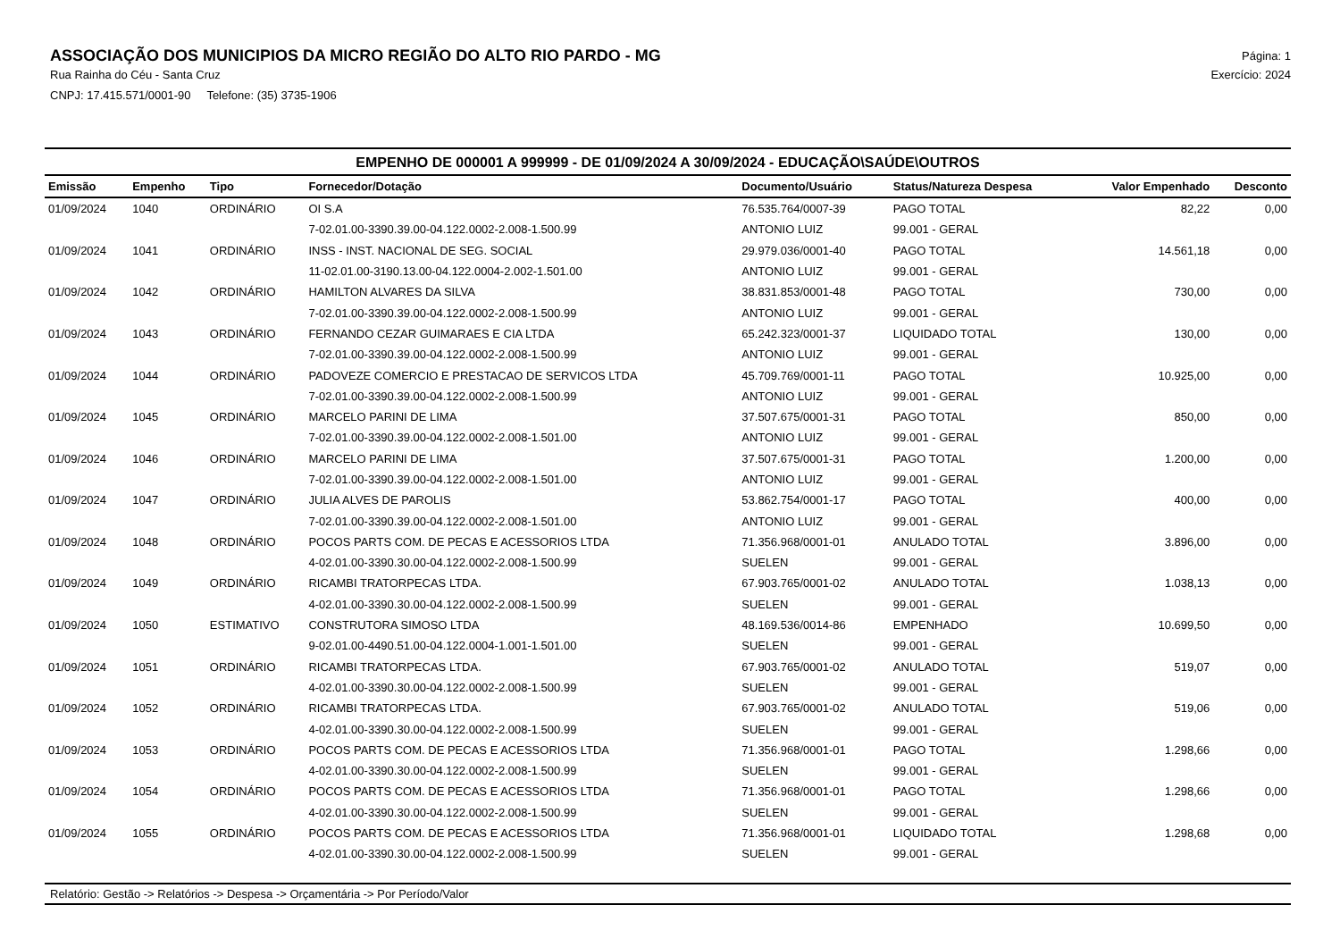ASSOCIAÇÃO DOS MUNICIPIOS DA MICRO REGIÃO DO ALTO RIO PARDO - MG
Rua Rainha do Céu - Santa Cruz
CNPJ: 17.415.571/0001-90 Telefone: (35) 3735-1906
Página: 1
Exercício: 2024
EMPENHO DE 000001 A 999999 - DE 01/09/2024 A 30/09/2024 - EDUCAÇÃO\SAÚDE\OUTROS
| Emissão | Empenho | Tipo | Fornecedor/Dotação | Documento/Usuário | Status/Natureza Despesa | Valor Empenhado | Desconto |
| --- | --- | --- | --- | --- | --- | --- | --- |
| 01/09/2024 | 1040 | ORDINÁRIO | OI S.A | 76.535.764/0007-39 | PAGO TOTAL | 82,22 | 0,00 |
| | | | 7-02.01.00-3390.39.00-04.122.0002-2.008-1.500.99 | ANTONIO LUIZ | 99.001 - GERAL | | |
| 01/09/2024 | 1041 | ORDINÁRIO | INSS - INST. NACIONAL DE SEG. SOCIAL | 29.979.036/0001-40 | PAGO TOTAL | 14.561,18 | 0,00 |
| | | | 11-02.01.00-3190.13.00-04.122.0004-2.002-1.501.00 | ANTONIO LUIZ | 99.001 - GERAL | | |
| 01/09/2024 | 1042 | ORDINÁRIO | HAMILTON ALVARES DA SILVA | 38.831.853/0001-48 | PAGO TOTAL | 730,00 | 0,00 |
| | | | 7-02.01.00-3390.39.00-04.122.0002-2.008-1.500.99 | ANTONIO LUIZ | 99.001 - GERAL | | |
| 01/09/2024 | 1043 | ORDINÁRIO | FERNANDO CEZAR GUIMARAES E CIA LTDA | 65.242.323/0001-37 | LIQUIDADO TOTAL | 130,00 | 0,00 |
| | | | 7-02.01.00-3390.39.00-04.122.0002-2.008-1.500.99 | ANTONIO LUIZ | 99.001 - GERAL | | |
| 01/09/2024 | 1044 | ORDINÁRIO | PADOVEZE COMERCIO E PRESTACAO DE SERVICOS LTDA | 45.709.769/0001-11 | PAGO TOTAL | 10.925,00 | 0,00 |
| | | | 7-02.01.00-3390.39.00-04.122.0002-2.008-1.500.99 | ANTONIO LUIZ | 99.001 - GERAL | | |
| 01/09/2024 | 1045 | ORDINÁRIO | MARCELO PARINI DE LIMA | 37.507.675/0001-31 | PAGO TOTAL | 850,00 | 0,00 |
| | | | 7-02.01.00-3390.39.00-04.122.0002-2.008-1.501.00 | ANTONIO LUIZ | 99.001 - GERAL | | |
| 01/09/2024 | 1046 | ORDINÁRIO | MARCELO PARINI DE LIMA | 37.507.675/0001-31 | PAGO TOTAL | 1.200,00 | 0,00 |
| | | | 7-02.01.00-3390.39.00-04.122.0002-2.008-1.501.00 | ANTONIO LUIZ | 99.001 - GERAL | | |
| 01/09/2024 | 1047 | ORDINÁRIO | JULIA ALVES DE PAROLIS | 53.862.754/0001-17 | PAGO TOTAL | 400,00 | 0,00 |
| | | | 7-02.01.00-3390.39.00-04.122.0002-2.008-1.501.00 | ANTONIO LUIZ | 99.001 - GERAL | | |
| 01/09/2024 | 1048 | ORDINÁRIO | POCOS PARTS COM. DE PECAS E ACESSORIOS LTDA | 71.356.968/0001-01 | ANULADO TOTAL | 3.896,00 | 0,00 |
| | | | 4-02.01.00-3390.30.00-04.122.0002-2.008-1.500.99 | SUELEN | 99.001 - GERAL | | |
| 01/09/2024 | 1049 | ORDINÁRIO | RICAMBI TRATORPECAS LTDA. | 67.903.765/0001-02 | ANULADO TOTAL | 1.038,13 | 0,00 |
| | | | 4-02.01.00-3390.30.00-04.122.0002-2.008-1.500.99 | SUELEN | 99.001 - GERAL | | |
| 01/09/2024 | 1050 | ESTIMATIVO | CONSTRUTORA SIMOSO LTDA | 48.169.536/0014-86 | EMPENHADO | 10.699,50 | 0,00 |
| | | | 9-02.01.00-4490.51.00-04.122.0004-1.001-1.501.00 | SUELEN | 99.001 - GERAL | | |
| 01/09/2024 | 1051 | ORDINÁRIO | RICAMBI TRATORPECAS LTDA. | 67.903.765/0001-02 | ANULADO TOTAL | 519,07 | 0,00 |
| | | | 4-02.01.00-3390.30.00-04.122.0002-2.008-1.500.99 | SUELEN | 99.001 - GERAL | | |
| 01/09/2024 | 1052 | ORDINÁRIO | RICAMBI TRATORPECAS LTDA. | 67.903.765/0001-02 | ANULADO TOTAL | 519,06 | 0,00 |
| | | | 4-02.01.00-3390.30.00-04.122.0002-2.008-1.500.99 | SUELEN | 99.001 - GERAL | | |
| 01/09/2024 | 1053 | ORDINÁRIO | POCOS PARTS COM. DE PECAS E ACESSORIOS LTDA | 71.356.968/0001-01 | PAGO TOTAL | 1.298,66 | 0,00 |
| | | | 4-02.01.00-3390.30.00-04.122.0002-2.008-1.500.99 | SUELEN | 99.001 - GERAL | | |
| 01/09/2024 | 1054 | ORDINÁRIO | POCOS PARTS COM. DE PECAS E ACESSORIOS LTDA | 71.356.968/0001-01 | PAGO TOTAL | 1.298,66 | 0,00 |
| | | | 4-02.01.00-3390.30.00-04.122.0002-2.008-1.500.99 | SUELEN | 99.001 - GERAL | | |
| 01/09/2024 | 1055 | ORDINÁRIO | POCOS PARTS COM. DE PECAS E ACESSORIOS LTDA | 71.356.968/0001-01 | LIQUIDADO TOTAL | 1.298,68 | 0,00 |
| | | | 4-02.01.00-3390.30.00-04.122.0002-2.008-1.500.99 | SUELEN | 99.001 - GERAL | | |
Relatório: Gestão -> Relatórios -> Despesa -> Orçamentária -> Por Período/Valor